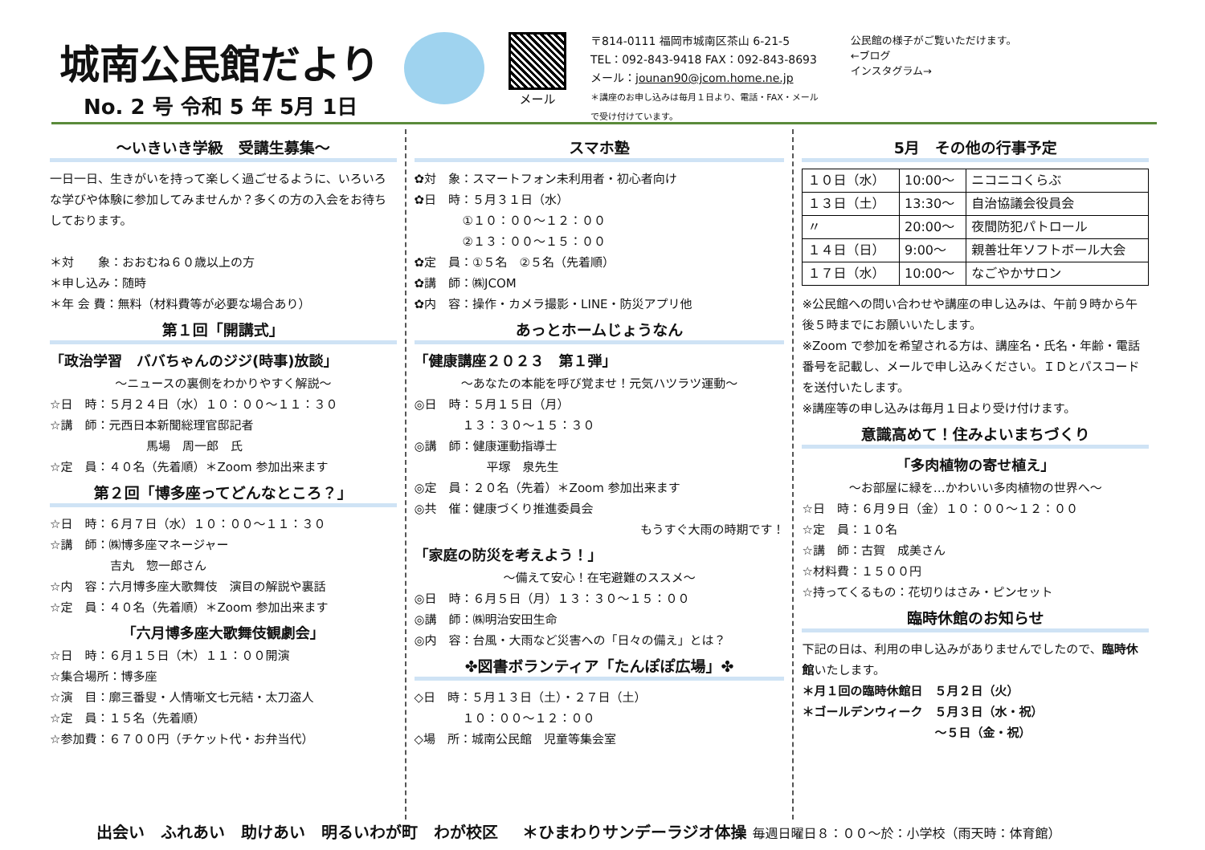城南公民館だより
No. 2 号 令和 5 年 5月 1日
メール
〒814-0111 福岡市城南区茶山 6-21-5
TEL：092-843-9418 FAX：092-843-8693
メール：jounan90@jcom.home.ne.jp
＊講座のお申し込みは毎月１日より、電話・FAX・メール
で受け付けています。
公民館の様子がご覧いただけます。
←ブログ
インスタグラム→
～いきいき学級　受講生募集～
一日一日、生きがいを持って楽しく過ごせるように、いろいろな学びや体験に参加してみませんか？多くの方の入会をお待ちしております。
＊対　　象：おおむね６０歳以上の方
＊申し込み：随時
＊年 会 費：無料（材料費等が必要な場合あり）
第１回「開講式」
「政治学習　ババちゃんのジジ(時事)放談」
～ニュースの裏側をわかりやすく解説～
☆日　時：５月２４日（水）１０：００～１１：３０
☆講　師：元西日本新聞総理官邸記者
　　　　　　　　馬場　周一郎　氏
☆定　員：４０名（先着順）＊Zoom 参加出来ます
第２回「博多座ってどんなところ？」
☆日　時：６月７日（水）１０：００～１１：３０
☆講　師：㈱博多座マネージャー
　　　　　吉丸　惣一郎さん
☆内　容：六月博多座大歌舞伎　演目の解説や裏話
☆定　員：４０名（先着順）＊Zoom 参加出来ます
「六月博多座大歌舞伎観劇会」
☆日　時：６月１５日（木）１１：００開演
☆集合場所：博多座
☆演　目：廓三番叟・人情噺文七元結・太刀盗人
☆定　員：１５名（先着順）
☆参加費：６７００円（チケット代・お弁当代）
スマホ塾
✿対　象：スマートフォン未利用者・初心者向け
✿日　時：５月３１日（水）
　　　　①１０：００～１２：００
　　　　②１３：００～１５：００
✿定　員：①５名　②５名（先着順）
✿講　師：㈱JCOM
✿内　容：操作・カメラ撮影・LINE・防災アプリ他
あっとホームじょうなん
「健康講座２０２３　第１弾」
～あなたの本能を呼び覚ませ！元気ハツラツ運動～
◎日　時：５月１５日（月）
　　　　１３：３０～１５：３０
◎講　師：健康運動指導士
　　　　　　平塚　泉先生
◎定　員：２０名（先着）＊Zoom 参加出来ます
◎共　催：健康づくり推進委員会
もうすぐ大雨の時期です！
「家庭の防災を考えよう！」
～備えて安心！在宅避難のススメ～
◎日　時：６月５日（月）１３：３０～１５：００
◎講　師：㈱明治安田生命
◎内　容：台風・大雨など災害への「日々の備え」とは？
✤図書ボランティア「たんぽぽ広場」✤
◇日　時：５月１３日（土）・２７日（土）
　　　　１０：００～１２：００
◇場　所：城南公民館　児童等集会室
5月　その他の行事予定
| １０日（水） | 10:00～ | ニコニコくらぶ |
| １３日（土） | 13:30～ | 自治協議会役員会 |
| 〃 | 20:00～ | 夜間防犯パトロール |
| １４日（日） | 9:00～ | 親善壮年ソフトボール大会 |
| １７日（水） | 10:00～ | なごやかサロン |
※公民館への問い合わせや講座の申し込みは、午前９時から午後５時までにお願いいたします。
※Zoom で参加を希望される方は、講座名・氏名・年齢・電話番号を記載し、メールで申し込みください。ＩＤとパスコードを送付いたします。
※講座等の申し込みは毎月１日より受け付けます。
意識高めて！住みよいまちづくり
「多肉植物の寄せ植え」
～お部屋に緑を…かわいい多肉植物の世界へ～
☆日　時：６月９日（金）１０：００～１２：００
☆定　員：１０名
☆講　師：古賀　成美さん
☆材料費：１５００円
☆持ってくるもの：花切りはさみ・ピンセット
臨時休館のお知らせ
下記の日は、利用の申し込みがありませんでしたので、臨時休館いたします。
＊月１回の臨時休館日　５月２日（火）
＊ゴールデンウィーク　５月３日（水・祝）
　　　　　　　　　　　～５日（金・祝）
出会い　ふれあい　助けあい　明るいわが町　わが校区 ＊ひまわりサンデーラジオ体操 毎週日曜日８：００～於：小学校（雨天時：体育館）